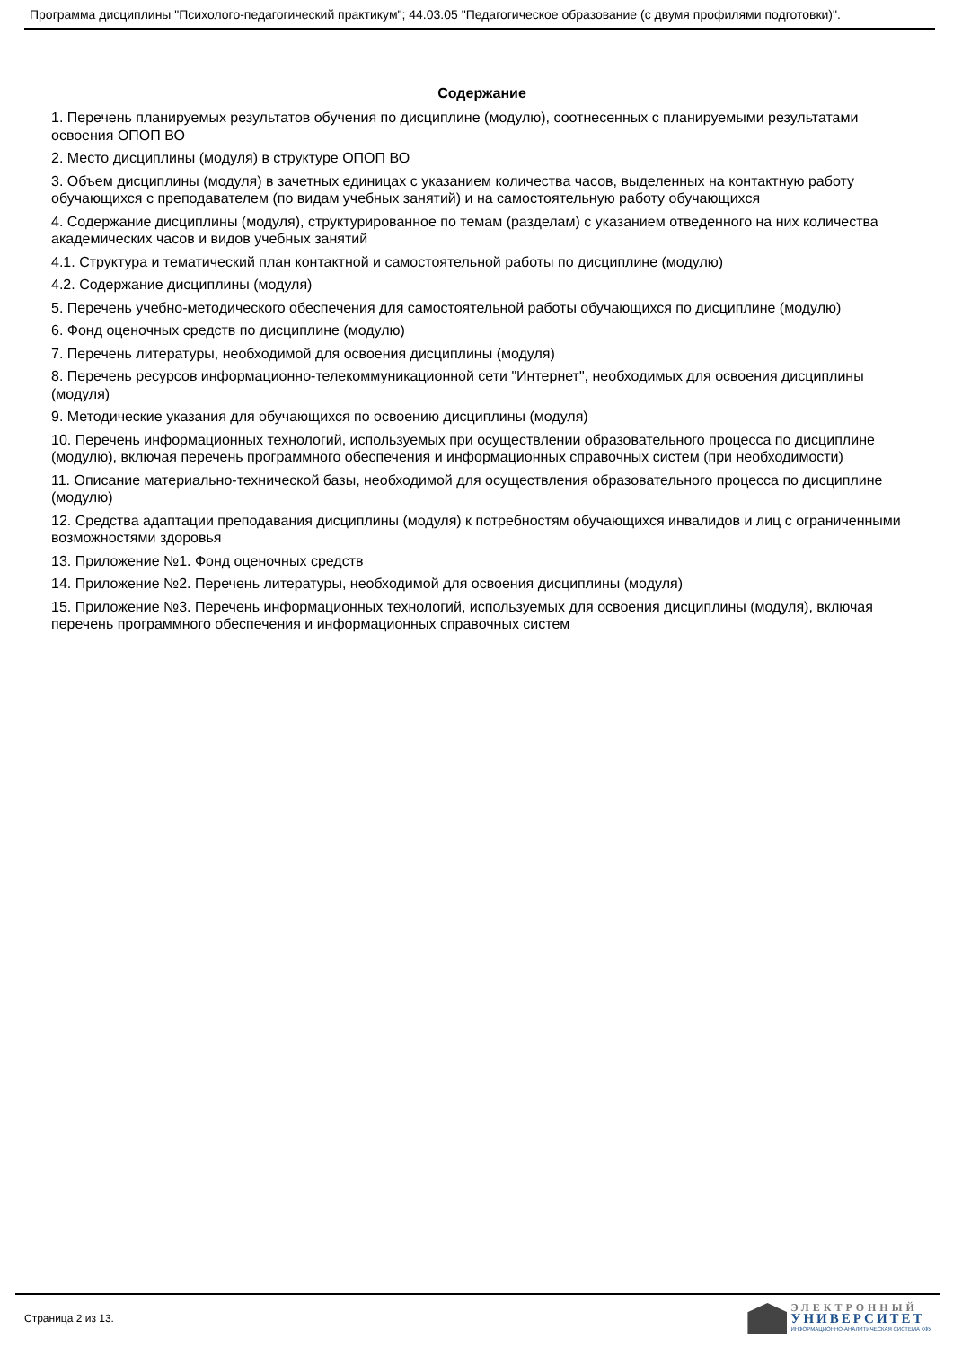Программа дисциплины "Психолого-педагогический практикум"; 44.03.05 "Педагогическое образование (с двумя профилями подготовки)".
Содержание
1. Перечень планируемых результатов обучения по дисциплине (модулю), соотнесенных с планируемыми результатами освоения ОПОП ВО
2. Место дисциплины (модуля) в структуре ОПОП ВО
3. Объем дисциплины (модуля) в зачетных единицах с указанием количества часов, выделенных на контактную работу обучающихся с преподавателем (по видам учебных занятий) и на самостоятельную работу обучающихся
4. Содержание дисциплины (модуля), структурированное по темам (разделам) с указанием отведенного на них количества академических часов и видов учебных занятий
4.1. Структура и тематический план контактной и самостоятельной работы по дисциплине (модулю)
4.2. Содержание дисциплины (модуля)
5. Перечень учебно-методического обеспечения для самостоятельной работы обучающихся по дисциплине (модулю)
6. Фонд оценочных средств по дисциплине (модулю)
7. Перечень литературы, необходимой для освоения дисциплины (модуля)
8. Перечень ресурсов информационно-телекоммуникационной сети "Интернет", необходимых для освоения дисциплины (модуля)
9. Методические указания для обучающихся по освоению дисциплины (модуля)
10. Перечень информационных технологий, используемых при осуществлении образовательного процесса по дисциплине (модулю), включая перечень программного обеспечения и информационных справочных систем (при необходимости)
11. Описание материально-технической базы, необходимой для осуществления образовательного процесса по дисциплине (модулю)
12. Средства адаптации преподавания дисциплины (модуля) к потребностям обучающихся инвалидов и лиц с ограниченными возможностями здоровья
13. Приложение №1. Фонд оценочных средств
14. Приложение №2. Перечень литературы, необходимой для освоения дисциплины (модуля)
15. Приложение №3. Перечень информационных технологий, используемых для освоения дисциплины (модуля), включая перечень программного обеспечения и информационных справочных систем
Страница 2 из 13.
ЭЛЕКТРОННЫЙ
УНИВЕРСИТЕТ
ИНФОРМАЦИОННО-АНАЛИТИЧЕСКАЯ СИСТЕМА КФУ